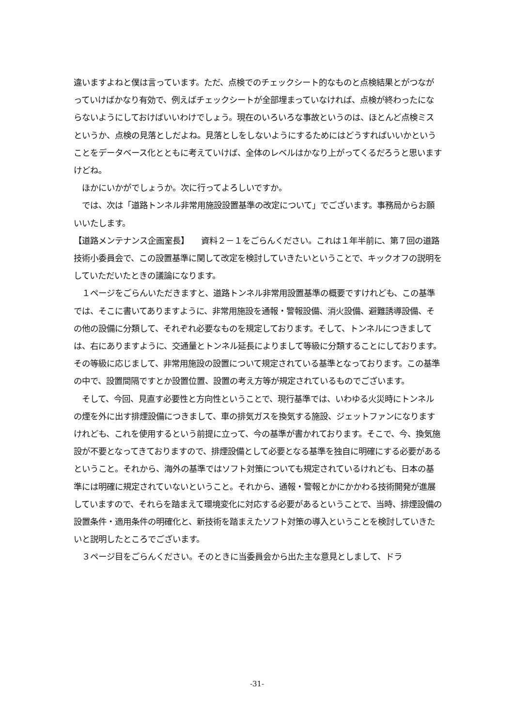違いますよねと僕は言っています。ただ、点検でのチェックシート的なものと点検結果とがつながっていけばかなり有効で、例えばチェックシートが全部埋まっていなければ、点検が終わったにならないようにしておけばいいわけでしょう。現在のいろいろな事故というのは、ほとんど点検ミスというか、点検の見落としだよね。見落としをしないようにするためにはどうすればいいかということをデータベース化とともに考えていけば、全体のレベルはかなり上がってくるだろうと思いますけどね。
　ほかにいかがでしょうか。次に行ってよろしいですか。
　では、次は「道路トンネル非常用施設設置基準の改定について」でございます。事務局からお願いいたします。
【道路メンテナンス企画室長】　　資料２－１をごらんください。これは１年半前に、第７回の道路技術小委員会で、この設置基準に関して改定を検討していきたいということで、キックオフの説明をしていただいたときの議論になります。
　１ページをごらんいただきますと、道路トンネル非常用設置基準の概要ですけれども、この基準では、そこに書いてありますように、非常用施設を通報・警報設備、消火設備、避難誘導設備、その他の設備に分類して、それぞれ必要なものを規定しております。そして、トンネルにつきましては、右にありますように、交通量とトンネル延長によりまして等級に分類することにしております。その等級に応じまして、非常用施設の設置について規定されている基準となっております。この基準の中で、設置間隔ですとか設置位置、設置の考え方等が規定されているものでございます。
　そして、今回、見直す必要性と方向性ということで、現行基準では、いわゆる火災時にトンネルの煙を外に出す排煙設備につきまして、車の排気ガスを換気する施設、ジェットファンになりますけれども、これを使用するという前提に立って、今の基準が書かれております。そこで、今、換気施設が不要となってきておりますので、排煙設備として必要となる基準を独自に明確にする必要があるということ。それから、海外の基準ではソフト対策についても規定されているけれども、日本の基準には明確に規定されていないということ。それから、通報・警報とかにかかわる技術開発が進展していますので、それらを踏まえて環境変化に対応する必要があるということで、当時、排煙設備の設置条件・適用条件の明確化と、新技術を踏まえたソフト対策の導入ということを検討していきたいと説明したところでございます。
　３ページ目をごらんください。そのときに当委員会から出た主な意見としまして、ドラ
-31-